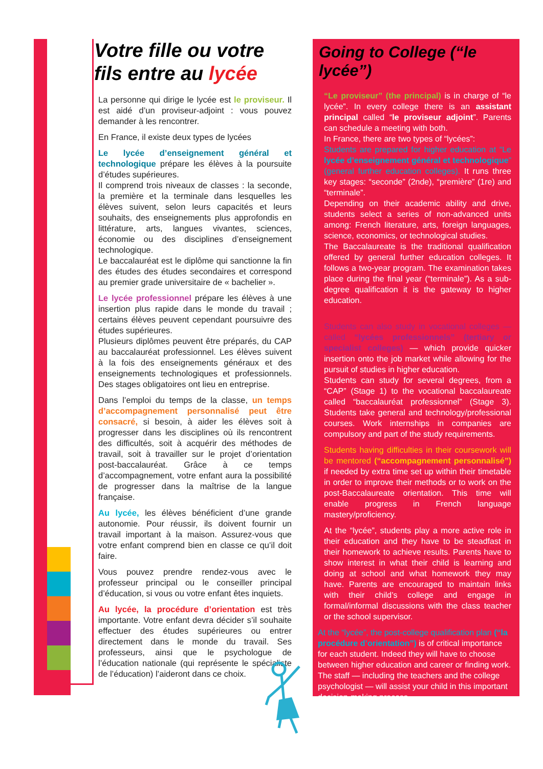Votre fille ou votre fils entre au lycée
La personne qui dirige le lycée est le proviseur. Il est aidé d’un proviseur-adjoint : vous pouvez demander à les rencontrer.
En France, il existe deux types de lycées
Le lycée d’enseignement général et technologique prépare les élèves à la poursuite d’études supérieures.
Il comprend trois niveaux de classes : la seconde, la première et la terminale dans lesquelles les élèves suivent, selon leurs capacités et leurs souhaits, des enseignements plus approfondis en littérature, arts, langues vivantes, sciences, économie ou des disciplines d’enseignement technologique.
Le baccalauréat est le diplôme qui sanctionne la fin des études des études secondaires et correspond au premier grade universitaire de « bachelier ».
Le lycée professionnel prépare les élèves à une insertion plus rapide dans le monde du travail ; certains élèves peuvent cependant poursuivre des études supérieures.
Plusieurs diplômes peuvent être préparés, du CAP au baccalauréat professionnel. Les élèves suivent à la fois des enseignements généraux et des enseignements technologiques et professionnels. Des stages obligatoires ont lieu en entreprise.
Dans l’emploi du temps de la classe, un temps d’accompagnement personnalisé peut être consacré, si besoin, à aider les élèves soit à progresser dans les disciplines où ils rencontrent des difficultés, soit à acquérir des méthodes de travail, soit à travailler sur le projet d’orientation post-baccalauréat. Grâce à ce temps d’accompagnement, votre enfant aura la possibilité de progresser dans la maîtrise de la langue française.
Au lycée, les élèves bénéficient d’une grande autonomie. Pour réussir, ils doivent fournir un travail important à la maison. Assurez-vous que votre enfant comprend bien en classe ce qu’il doit faire.
Vous pouvez prendre rendez-vous avec le professeur principal ou le conseiller principal d’éducation, si vous ou votre enfant êtes inquiets.
Au lycée, la procédure d’orientation est très importante. Votre enfant devra décider s’il souhaite effectuer des études supérieures ou entrer directement dans le monde du travail. Ses professeurs, ainsi que le psychologue de l’éducation nationale (qui représente le spécialiste de l’éducation) l’aideront dans ce choix.
Going to College (“le lycée”)
“Le proviseur” (the principal) is in charge of “le lycée”. In every college there is an assistant principal called “le proviseur adjoint”. Parents can schedule a meeting with both.
In France, there are two types of “lycées”:
Students are prepared for higher education at “Le lycée d’enseignement général et technologique” (general further education colleges). It runs three key stages: “seconde” (2nde), “première” (1re) and “terminale”.
Depending on their academic ability and drive, students select a series of non-advanced units among: French literature, arts, foreign languages, science, economics, or technological studies.
The Baccalaureate is the traditional qualification offered by general further education colleges. It follows a two-year program. The examination takes place during the final year (“terminale”). As a sub-degree qualification it is the gateway to higher education.
Students can also study in vocational colleges — called “lycées professionnels” (tertiary or specialist colleges) — which provide quicker insertion onto the job market while allowing for the pursuit of studies in higher education.
Students can study for several degrees, from a “CAP” (Stage 1) to the vocational baccalaureate called “baccalauréat professionnel” (Stage 3). Students take general and technology/professional courses. Work internships in companies are compulsory and part of the study requirements.
Students having difficulties in their coursework will be mentored (“accompagnement personnalisé”) if needed by extra time set up within their timetable in order to improve their methods or to work on the post-Baccalaureate orientation. This time will enable progress in French language mastery/proficiency.
At the “lycée”, students play a more active role in their education and they have to be steadfast in their homework to achieve results. Parents have to show interest in what their child is learning and doing at school and what homework they may have. Parents are encouraged to maintain links with their child’s college and engage in formal/informal discussions with the class teacher or the school supervisor.
At the “lycée”, the post-college qualification plan (“la procédure d’orientation”) is of critical importance for each student. Indeed they will have to choose between higher education and career or finding work. The staff — including the teachers and the college psychologist — will assist your child in this important decision-making process.